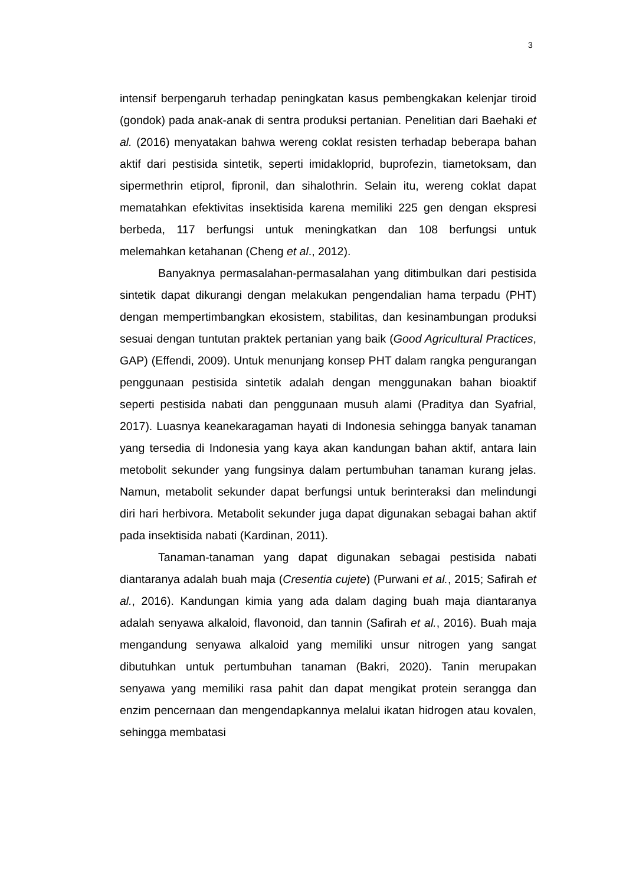3
intensif berpengaruh terhadap peningkatan kasus pembengkakan kelenjar tiroid (gondok) pada anak-anak di sentra produksi pertanian. Penelitian dari Baehaki et al. (2016) menyatakan bahwa wereng coklat resisten terhadap beberapa bahan aktif dari pestisida sintetik, seperti imidakloprid, buprofezin, tiametoksam, dan sipermethrin etiprol, fipronil, dan sihalothrin. Selain itu, wereng coklat dapat mematahkan efektivitas insektisida karena memiliki 225 gen dengan ekspresi berbeda, 117 berfungsi untuk meningkatkan dan 108 berfungsi untuk melemahkan ketahanan (Cheng et al., 2012).
Banyaknya permasalahan-permasalahan yang ditimbulkan dari pestisida sintetik dapat dikurangi dengan melakukan pengendalian hama terpadu (PHT) dengan mempertimbangkan ekosistem, stabilitas, dan kesinambungan produksi sesuai dengan tuntutan praktek pertanian yang baik (Good Agricultural Practices, GAP) (Effendi, 2009). Untuk menunjang konsep PHT dalam rangka pengurangan penggunaan pestisida sintetik adalah dengan menggunakan bahan bioaktif seperti pestisida nabati dan penggunaan musuh alami (Praditya dan Syafrial, 2017). Luasnya keanekaragaman hayati di Indonesia sehingga banyak tanaman yang tersedia di Indonesia yang kaya akan kandungan bahan aktif, antara lain metobolit sekunder yang fungsinya dalam pertumbuhan tanaman kurang jelas. Namun, metabolit sekunder dapat berfungsi untuk berinteraksi dan melindungi diri hari herbivora. Metabolit sekunder juga dapat digunakan sebagai bahan aktif pada insektisida nabati (Kardinan, 2011).
Tanaman-tanaman yang dapat digunakan sebagai pestisida nabati diantaranya adalah buah maja (Cresentia cujete) (Purwani et al., 2015; Safirah et al., 2016). Kandungan kimia yang ada dalam daging buah maja diantaranya adalah senyawa alkaloid, flavonoid, dan tannin (Safirah et al., 2016). Buah maja mengandung senyawa alkaloid yang memiliki unsur nitrogen yang sangat dibutuhkan untuk pertumbuhan tanaman (Bakri, 2020). Tanin merupakan senyawa yang memiliki rasa pahit dan dapat mengikat protein serangga dan enzim pencernaan dan mengendapkannya melalui ikatan hidrogen atau kovalen, sehingga membatasi